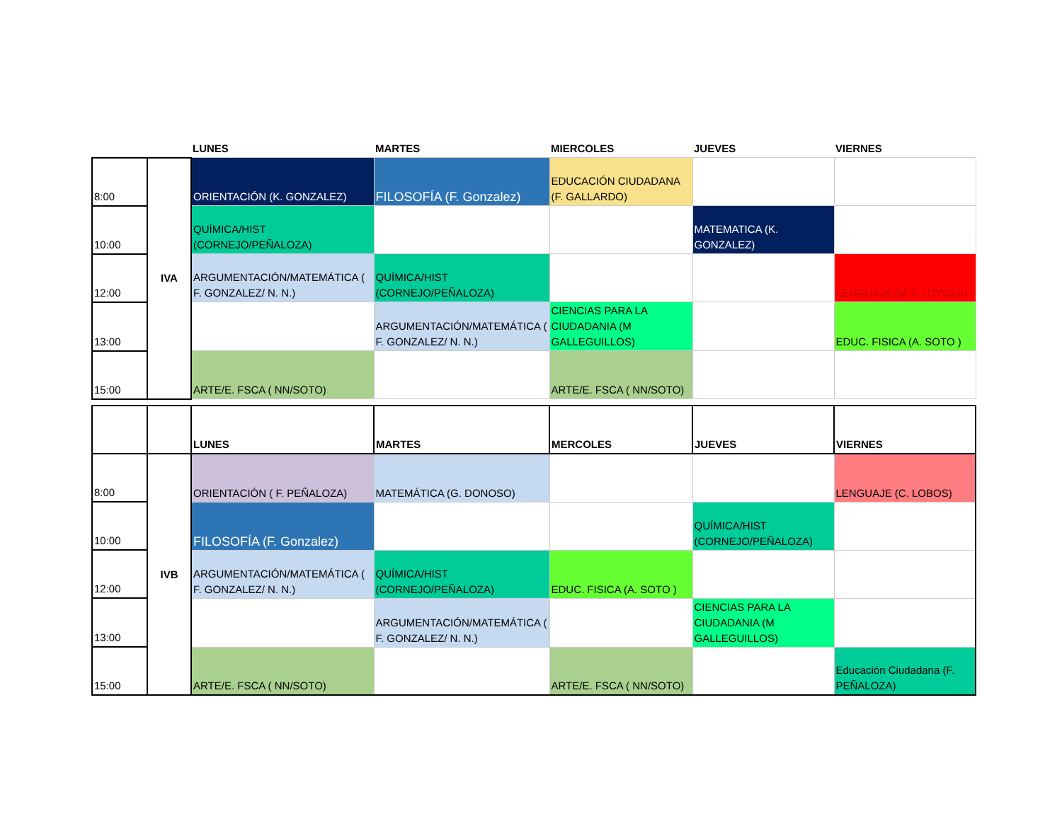| | | LUNES | MARTES | MIERCOLES | JUEVES | VIERNES |
| 8:00 | IVA | ORIENTACIÓN (K. GONZALEZ) | FILOSOFÍA (F. Gonzalez) | EDUCACIÓN CIUDADANA (F. GALLARDO) | | |
| 10:00 | | QUÍMICA/HIST (CORNEJO/PEÑALOZA) | | | MATEMATICA (K. GONZALEZ) | |
| 12:00 | | ARGUMENTACIÓN/MATEMÁTICA ( F. GONZALEZ/ N. N.) | QUÍMICA/HIST (CORNEJO/PEÑALOZA) | | | LENGUAJE (M.T. LOYOLA) |
| 13:00 | | | ARGUMENTACIÓN/MATEMÁTICA ( F. GONZALEZ/ N. N.) | CIENCIAS PARA LA CIUDADANIA (M GALLEGUILLOS) | | EDUC. FISICA (A. SOTO ) |
| 15:00 | | ARTE/E. FSCA ( NN/SOTO) | | ARTE/E. FSCA ( NN/SOTO) | | |
| | | LUNES | MARTES | MERCOLES | JUEVES | VIERNES |
| --- | --- | --- | --- | --- | --- | --- |
| 8:00 | IVB | ORIENTACIÓN ( F. PEÑALOZA) | MATEMÁTICA (G. DONOSO) | | | LENGUAJE (C. LOBOS) |
| 10:00 | | FILOSOFÍA (F. Gonzalez) | | | QUÍMICA/HIST (CORNEJO/PEÑALOZA) | |
| 12:00 | | ARGUMENTACIÓN/MATEMÁTICA ( F. GONZALEZ/ N. N.) | QUÍMICA/HIST (CORNEJO/PEÑALOZA) | EDUC. FISICA (A. SOTO ) | | |
| 13:00 | | | ARGUMENTACIÓN/MATEMÁTICA ( F. GONZALEZ/ N. N.) | | CIENCIAS PARA LA CIUDADANIA (M GALLEGUILLOS) | |
| 15:00 | | ARTE/E. FSCA ( NN/SOTO) | | ARTE/E. FSCA ( NN/SOTO) | | Educación Ciudadana (F. PEÑALOZA) |